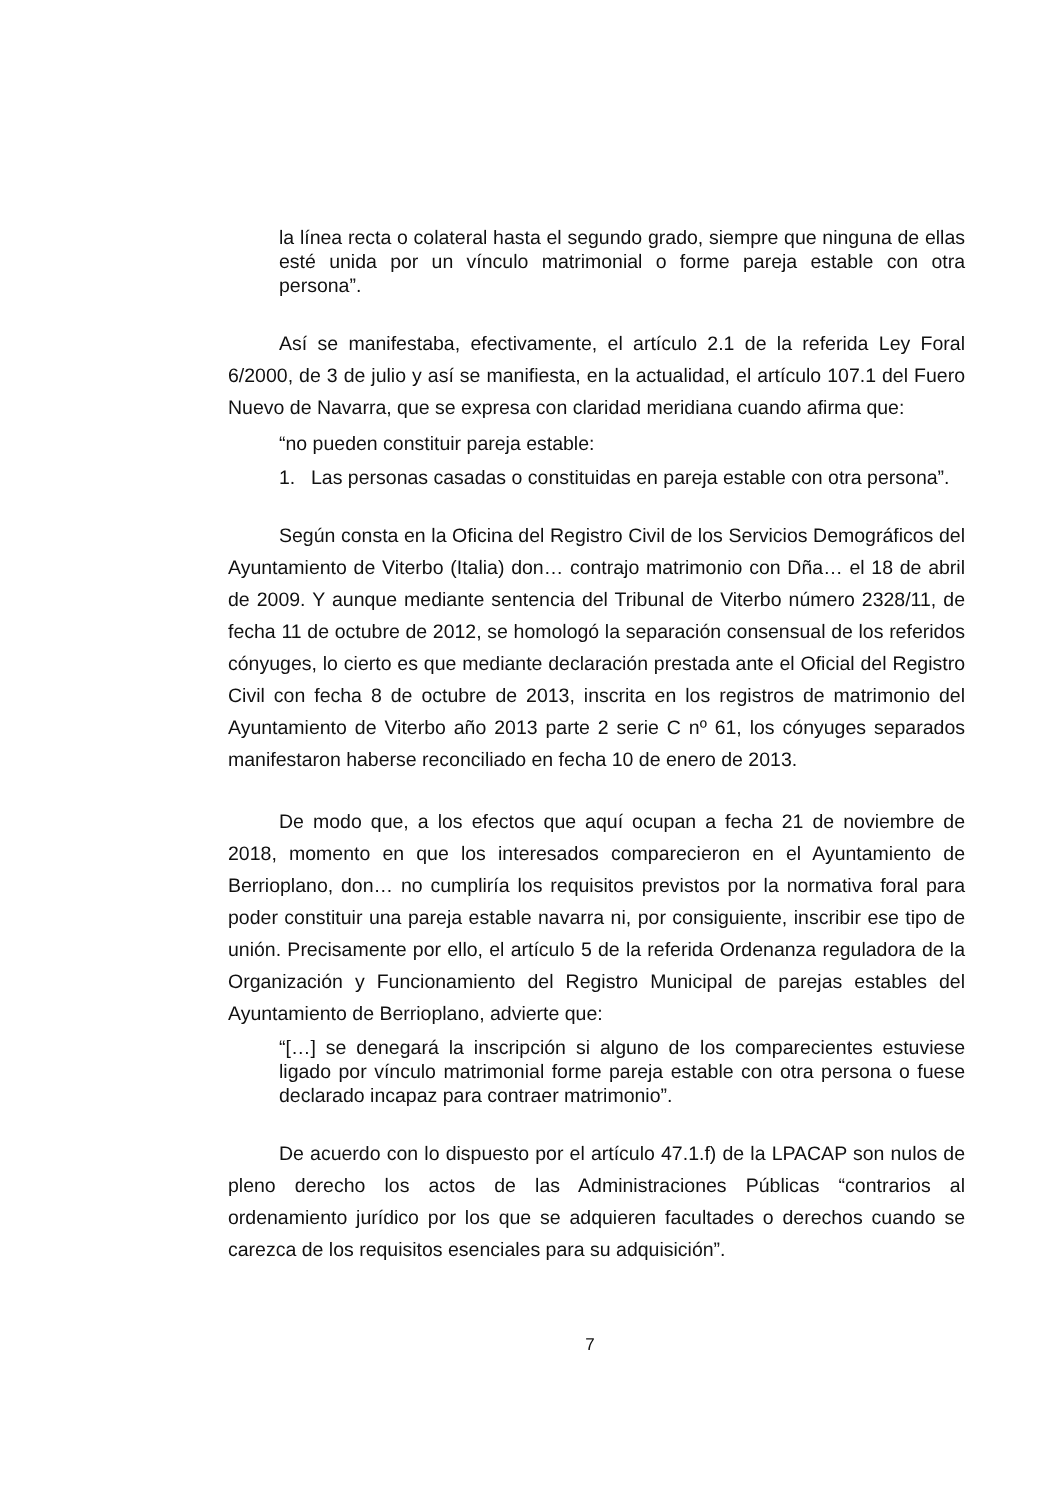la línea recta o colateral hasta el segundo grado, siempre que ninguna de ellas esté unida por un vínculo matrimonial o forme pareja estable con otra persona”.
Así se manifestaba, efectivamente, el artículo 2.1 de la referida Ley Foral 6/2000, de 3 de julio y así se manifiesta, en la actualidad, el artículo 107.1 del Fuero Nuevo de Navarra, que se expresa con claridad meridiana cuando afirma que:
“no pueden constituir pareja estable:
1. Las personas casadas o constituidas en pareja estable con otra persona”.
Según consta en la Oficina del Registro Civil de los Servicios Demográficos del Ayuntamiento de Viterbo (Italia) don… contrajo matrimonio con Dña… el 18 de abril de 2009. Y aunque mediante sentencia del Tribunal de Viterbo número 2328/11, de fecha 11 de octubre de 2012, se homologó la separación consensual de los referidos cónyuges, lo cierto es que mediante declaración prestada ante el Oficial del Registro Civil con fecha 8 de octubre de 2013, inscrita en los registros de matrimonio del Ayuntamiento de Viterbo año 2013 parte 2 serie C nº 61, los cónyuges separados manifestaron haberse reconciliado en fecha 10 de enero de 2013.
De modo que, a los efectos que aquí ocupan a fecha 21 de noviembre de 2018, momento en que los interesados comparecieron en el Ayuntamiento de Berrioplano, don… no cumpliría los requisitos previstos por la normativa foral para poder constituir una pareja estable navarra ni, por consiguiente, inscribir ese tipo de unión. Precisamente por ello, el artículo 5 de la referida Ordenanza reguladora de la Organización y Funcionamiento del Registro Municipal de parejas estables del Ayuntamiento de Berrioplano, advierte que:
“[…] se denegará la inscripción si alguno de los comparecientes estuviese ligado por vínculo matrimonial forme pareja estable con otra persona o fuese declarado incapaz para contraer matrimonio”.
De acuerdo con lo dispuesto por el artículo 47.1.f) de la LPACAP son nulos de pleno derecho los actos de las Administraciones Públicas “contrarios al ordenamiento jurídico por los que se adquieren facultades o derechos cuando se carezca de los requisitos esenciales para su adquisición”.
7